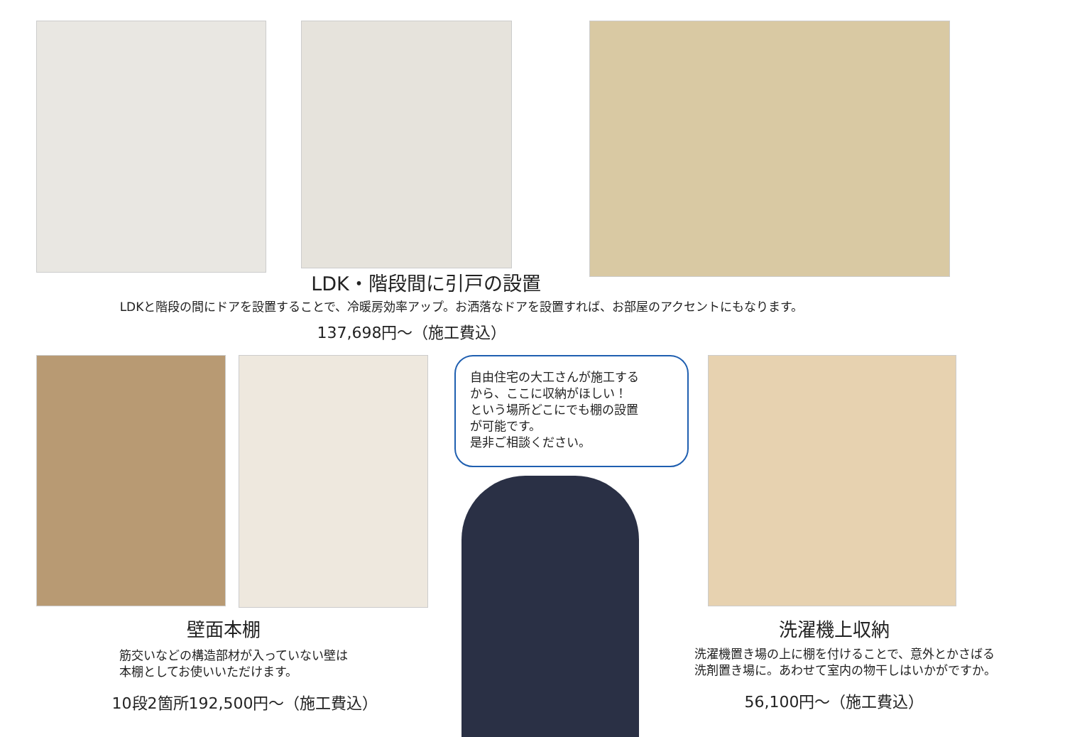LDK・階段間に引戸の設置
LDKと階段の間にドアを設置することで、冷暖房効率アップ。お洒落なドアを設置すれば、お部屋のアクセントにもなります。
137,698円～（施工費込）
自由住宅の大工さんが施工する
から、ここに収納がほしい！
という場所どこにでも棚の設置
が可能です。
是非ご相談ください。
壁面本棚
筋交いなどの構造部材が入っていない壁は
本棚としてお使いいただけます。
10段2箇所192,500円～（施工費込）
洗濯機上収納
洗濯機置き場の上に棚を付けることで、意外とかさばる
洗剤置き場に。あわせて室内の物干しはいかがですか。
56,100円～（施工費込）